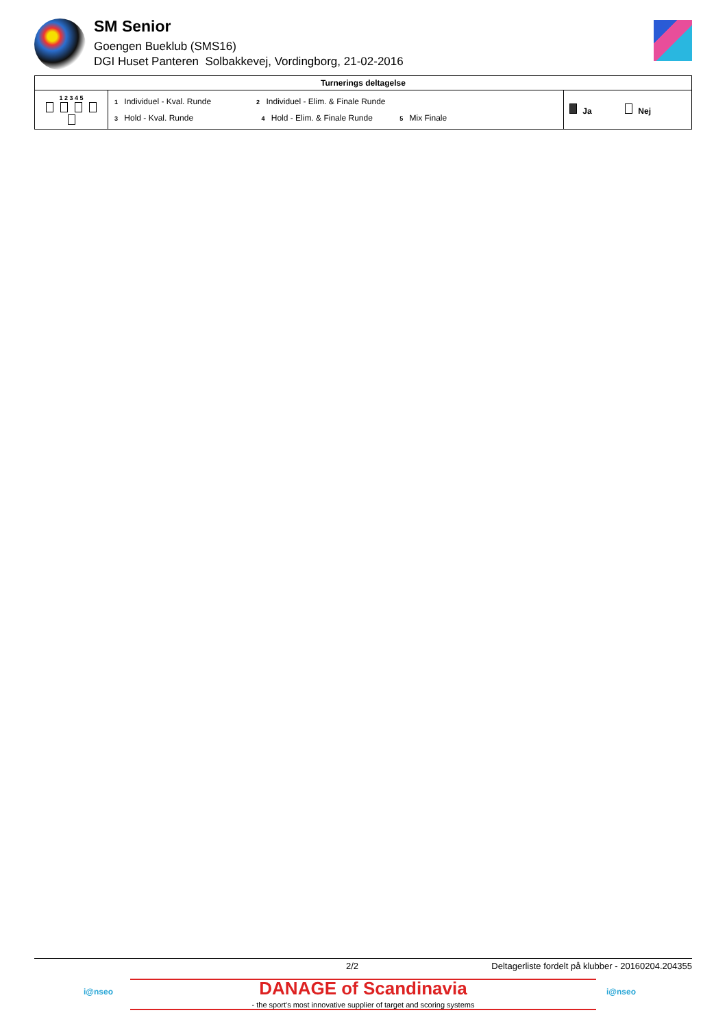SM Senior
Goengen Bueklub (SMS16)
DGI Huset Panteren Solbakkevej, Vordingborg, 21-02-2016
| Turnerings deltagelse | | |
| --- | --- | --- |
| 1 2 3 4 5 | 1 Individuel - Kval. Runde 2 Individuel - Elim. & Finale Runde 3 Hold - Kval. Runde 4 Hold - Elim. & Finale Runde 5 Mix Finale | Ja Nej |
2/2 Deltagerliste fordelt på klubber - 20160204.204355
i@nseo
DANAGE of Scandinavia
- the sport's most innovative supplier of target and scoring systems
i@nseo